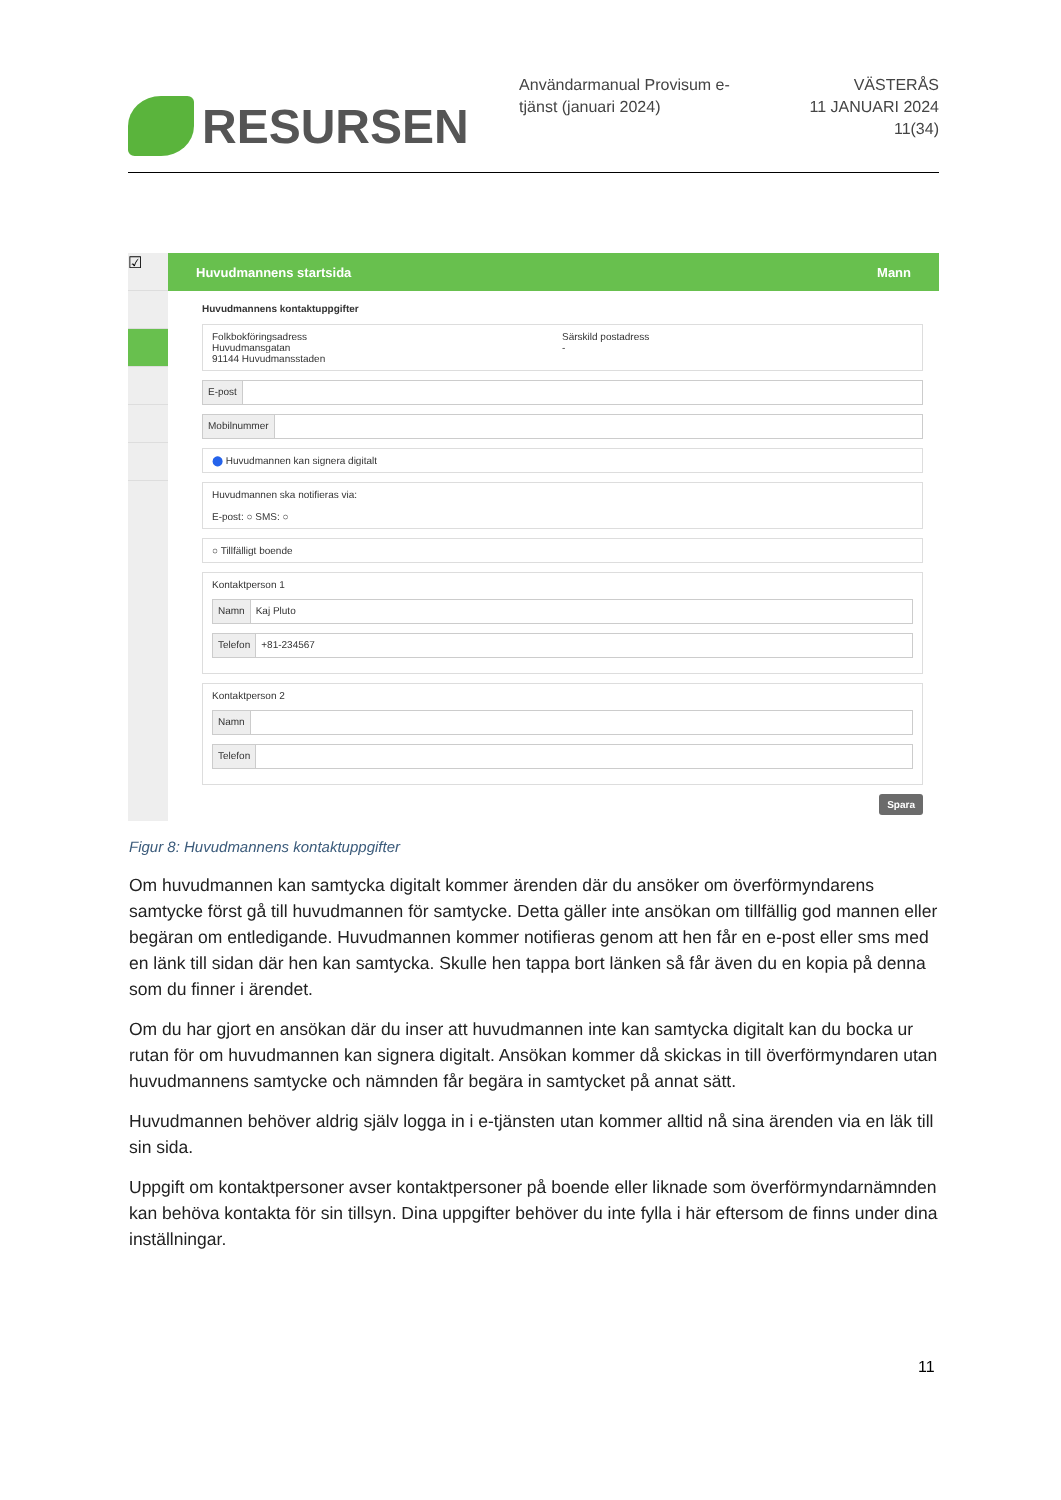RESURSEN
Användarmanual Provisum e-tjänst (januari 2024)
VÄSTERÅS
11 JANUARI 2024
11(34)
☑
Huvudmannens startsida Mann
Huvudmannens kontaktuppgifter
Folkbokföringsadress
Huvudmansgatan
91144 Huvudmansstaden
Särskild postadress
-
E-post
Mobilnummer
⬤ Huvudmannen kan signera digitalt
Huvudmannen ska notifieras via:
E-post: ○ SMS: ○
○ Tillfälligt boende
Kontaktperson 1
Namn Kaj Pluto
Telefon +81-234567
Kontaktperson 2
Namn
Telefon
Spara
Figur 8: Huvudmannens kontaktuppgifter
Om huvudmannen kan samtycka digitalt kommer ärenden där du ansöker om överförmyndarens samtycke först gå till huvudmannen för samtycke. Detta gäller inte ansökan om tillfällig god mannen eller begäran om entledigande. Huvudmannen kommer notifieras genom att hen får en e-post eller sms med en länk till sidan där hen kan samtycka. Skulle hen tappa bort länken så får även du en kopia på denna som du finner i ärendet.
Om du har gjort en ansökan där du inser att huvudmannen inte kan samtycka digitalt kan du bocka ur rutan för om huvudmannen kan signera digitalt. Ansökan kommer då skickas in till överförmyndaren utan huvudmannens samtycke och nämnden får begära in samtycket på annat sätt.
Huvudmannen behöver aldrig själv logga in i e-tjänsten utan kommer alltid nå sina ärenden via en läk till sin sida.
Uppgift om kontaktpersoner avser kontaktpersoner på boende eller liknade som överförmyndarnämnden kan behöva kontakta för sin tillsyn. Dina uppgifter behöver du inte fylla i här eftersom de finns under dina inställningar.
11